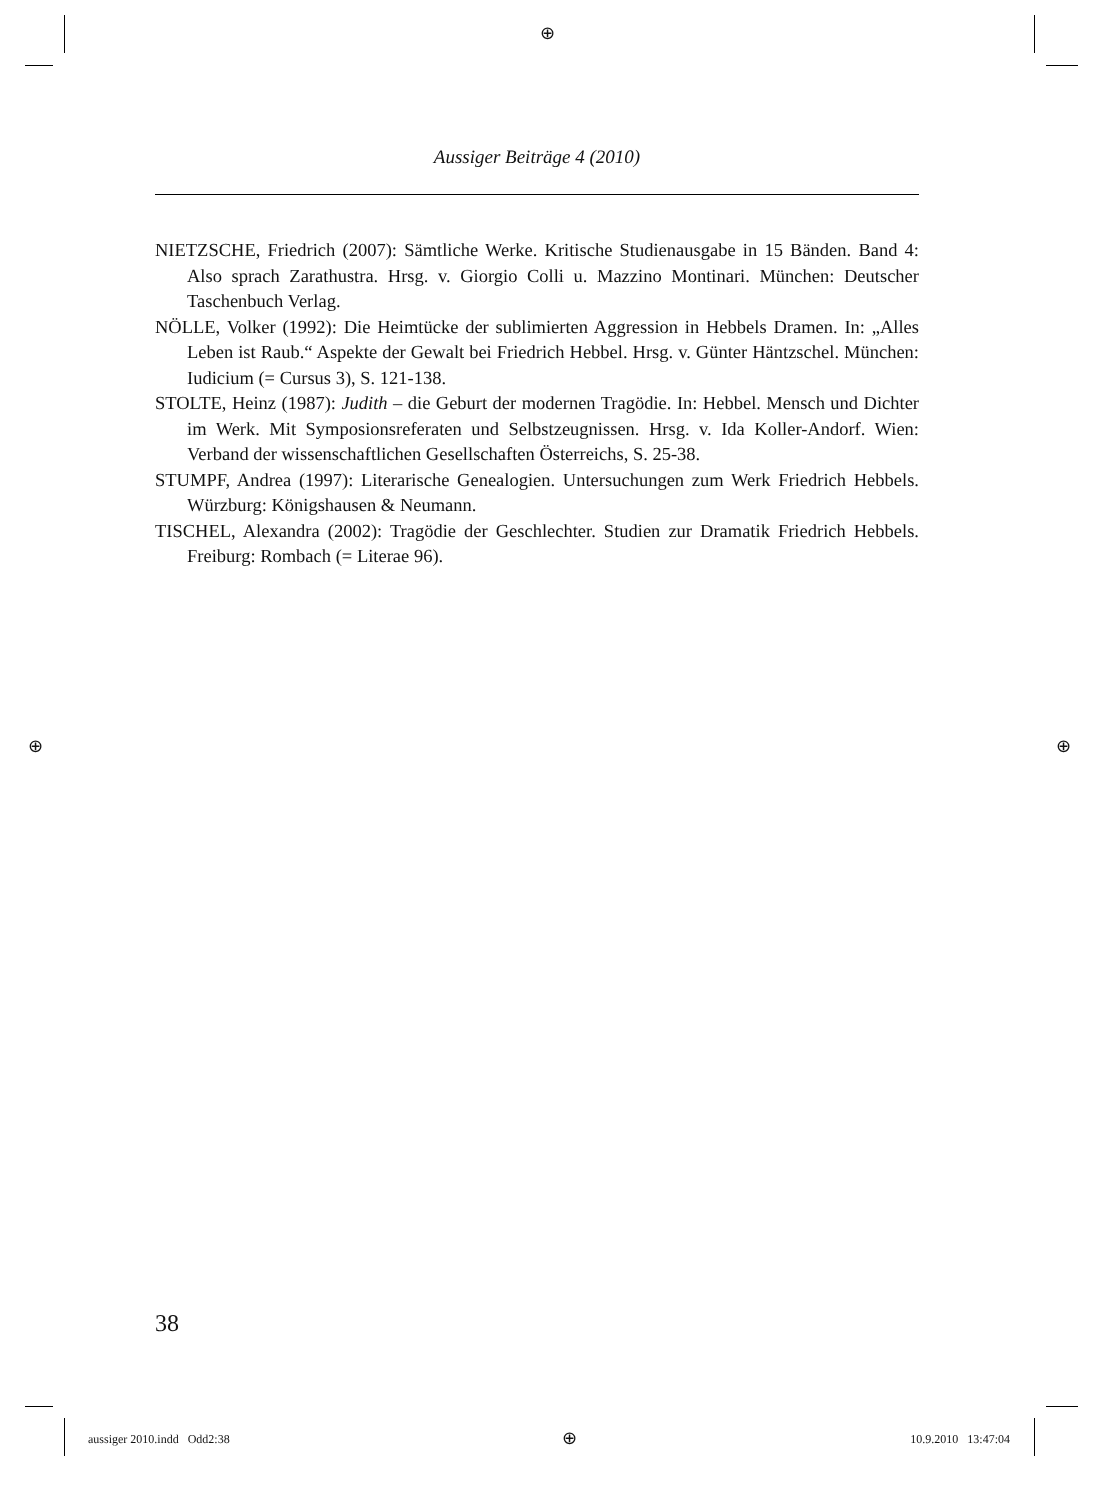⊕
⊕ ⊕
Aussiger Beiträge 4 (2010)
NIETZSCHE, Friedrich (2007): Sämtliche Werke. Kritische Studienausgabe in 15 Bänden. Band 4: Also sprach Zarathustra. Hrsg. v. Giorgio Colli u. Mazzino Montinari. München: Deutscher Taschenbuch Verlag.
NÖLLE, Volker (1992): Die Heimtücke der sublimierten Aggression in Hebbels Dramen. In: „Alles Leben ist Raub.“ Aspekte der Gewalt bei Friedrich Hebbel. Hrsg. v. Günter Häntzschel. München: Iudicium (= Cursus 3), S. 121-138.
STOLTE, Heinz (1987): Judith – die Geburt der modernen Tragödie. In: Hebbel. Mensch und Dichter im Werk. Mit Symposionsreferaten und Selbstzeugnissen. Hrsg. v. Ida Koller-Andorf. Wien: Verband der wissenschaftlichen Gesellschaften Österreichs, S. 25-38.
STUMPF, Andrea (1997): Literarische Genealogien. Untersuchungen zum Werk Friedrich Hebbels. Würzburg: Königshausen & Neumann.
TISCHEL, Alexandra (2002): Tragödie der Geschlechter. Studien zur Dramatik Friedrich Hebbels. Freiburg: Rombach (= Literae 96).
38
aussiger 2010.indd Odd2:38 ⊕ 10.9.2010 13:47:04